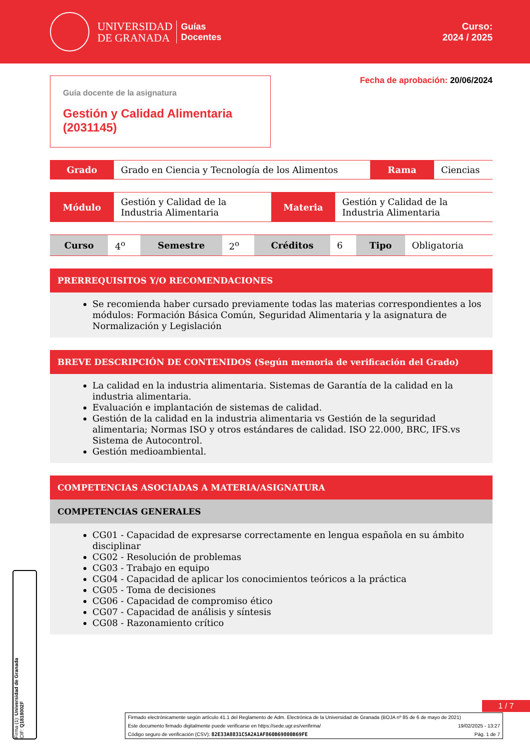UNIVERSIDAD
DE GRANADA
Guías
Docentes
Curso:
2024 / 2025
Guía docente de la asignatura
Gestión y Calidad Alimentaria (2031145)
Fecha de aprobación: 20/06/2024
| Grado | Grado en Ciencia y Tecnología de los Alimentos | Rama | Ciencias |
| Módulo | Gestión y Calidad de la Industria Alimentaria | Materia | Gestión y Calidad de la Industria Alimentaria |
| Curso | 4<sup>o</sup> | Semestre | 2<sup>o</sup> | Créditos | 6 | Tipo | Obligatoria |
PRERREQUISITOS Y/O RECOMENDACIONES
Se recomienda haber cursado previamente todas las materias correspondientes a los módulos: Formación Básica Común, Seguridad Alimentaria y la asignatura de Normalización y Legislación
BREVE DESCRIPCIÓN DE CONTENIDOS (Según memoria de verificación del Grado)
La calidad en la industria alimentaria. Sistemas de Garantía de la calidad en la industria alimentaria.
Evaluación e implantación de sistemas de calidad.
Gestión de la calidad en la industria alimentaria vs Gestión de la seguridad alimentaria; Normas ISO y otros estándares de calidad. ISO 22.000, BRC, IFS.vs Sistema de Autocontrol.
Gestión medioambiental.
COMPETENCIAS ASOCIADAS A MATERIA/ASIGNATURA
COMPETENCIAS GENERALES
CG01 - Capacidad de expresarse correctamente en lengua española en su ámbito disciplinar
CG02 - Resolución de problemas
CG03 - Trabajo en equipo
CG04 - Capacidad de aplicar los conocimientos teóricos a la práctica
CG05 - Toma de decisiones
CG06 - Capacidad de compromiso ético
CG07 - Capacidad de análisis y síntesis
CG08 - Razonamiento crítico
1 / 7
Firma (1): Universidad de Granada
CIF: Q1818002F
Firmado electrónicamente según artículo 41.1 del Reglamento de Adm. Electrónica de la Universidad de Granada (BOJA nº 85 de 6 de mayo de 2021)
Este documento firmado digitalmente puede verificarse en https://sede.ugr.es/verifirma/ 19/02/2025 - 13:27
Código seguro de verificación (CSV): 82E33A8831C5A2A1AF860B69800B69FE Pág. 1 de 7